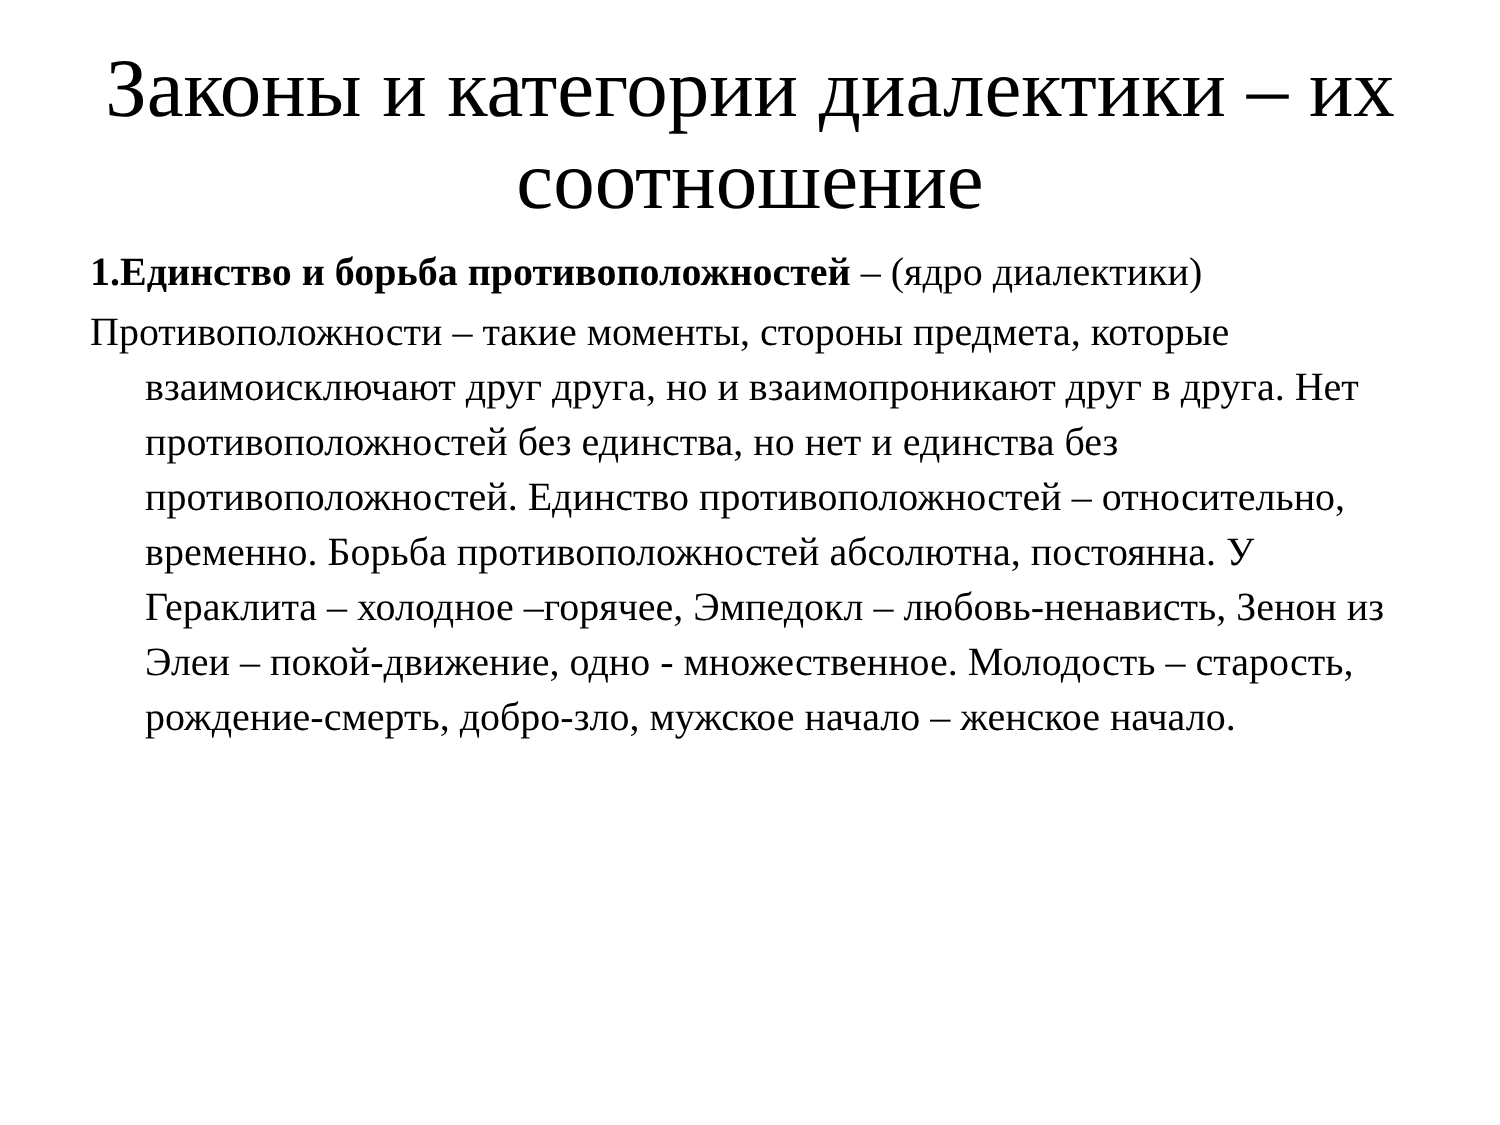Законы и категории диалектики – их соотношение
1.Единство и борьба противоположностей – (ядро диалектики)
Противоположности – такие моменты, стороны предмета, которые взаимоисключают друг друга, но и взаимопроникают друг в друга. Нет противоположностей без единства, но нет и единства без противоположностей. Единство противоположностей – относительно, временно. Борьба противоположностей абсолютна, постоянна. У Гераклита – холодное –горячее, Эмпедокл – любовь-ненависть, Зенон из Элеи – покой-движение, одно - множественное. Молодость – старость, рождение-смерть, добро-зло, мужское начало – женское начало.